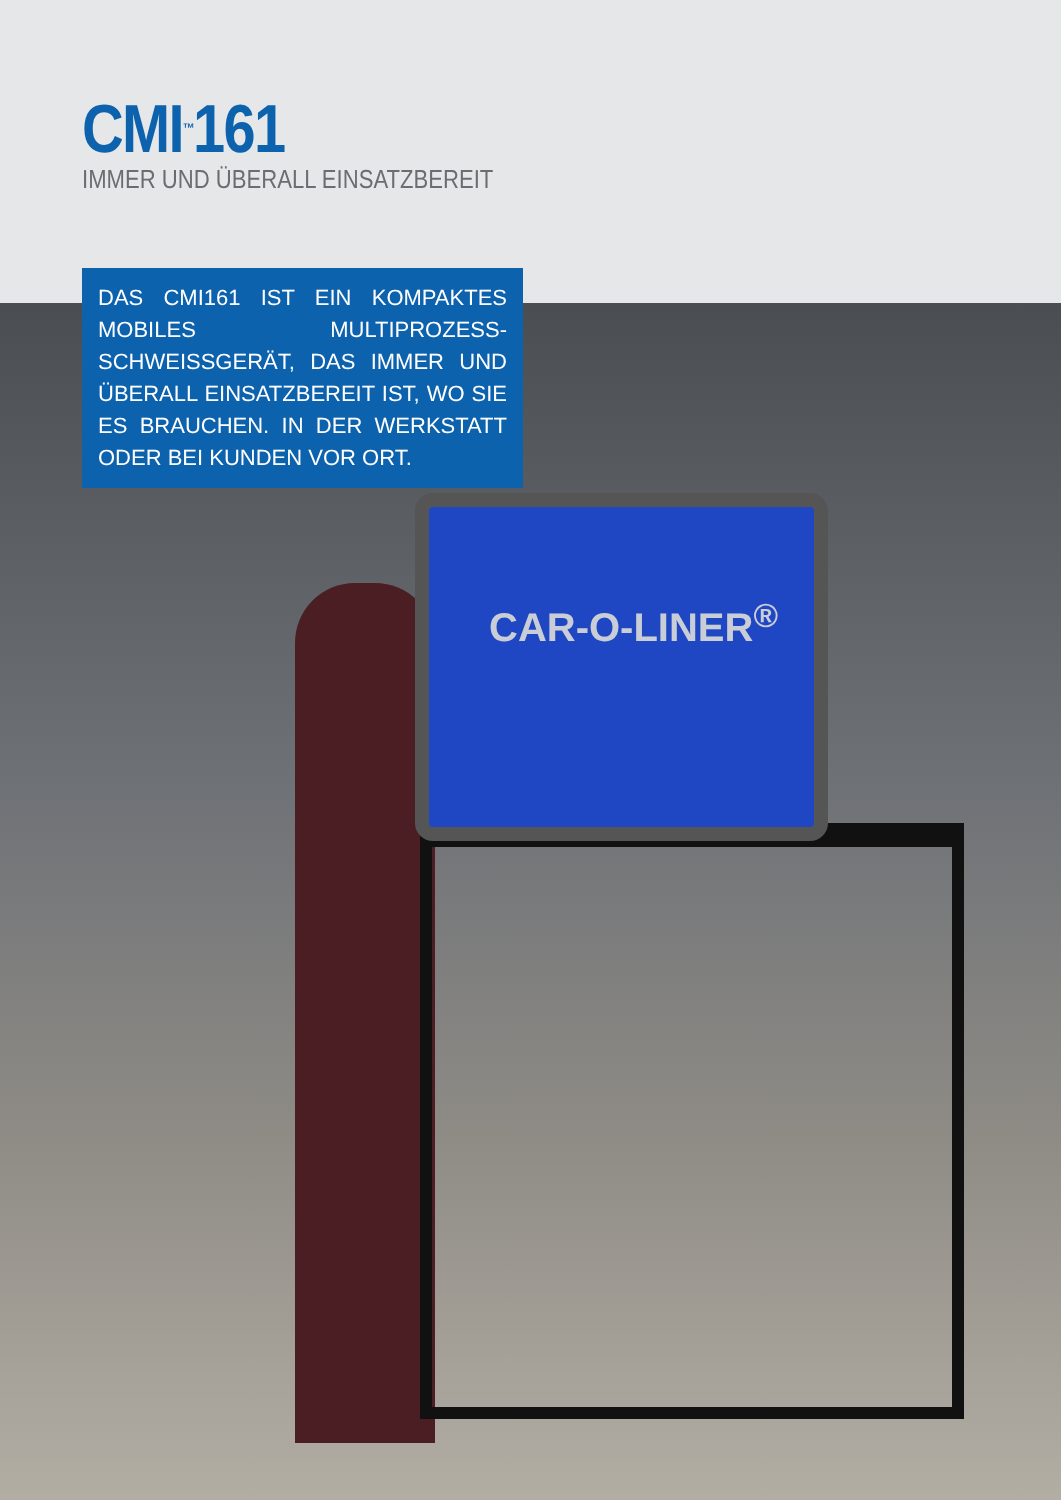CMI<sup>™</sup>161
IMMER UND ÜBERALL EINSATZBEREIT
DAS CMI161 IST EIN KOMPAKTES MOBILES MULTIPROZESS-SCHWEISSGERÄT, DAS IMMER UND ÜBERALL EINSATZBEREIT IST, WO SIE ES BRAUCHEN. IN DER WERKSTATT ODER BEI KUNDEN VOR ORT.
CAR-O-LINER<sup>®</sup>